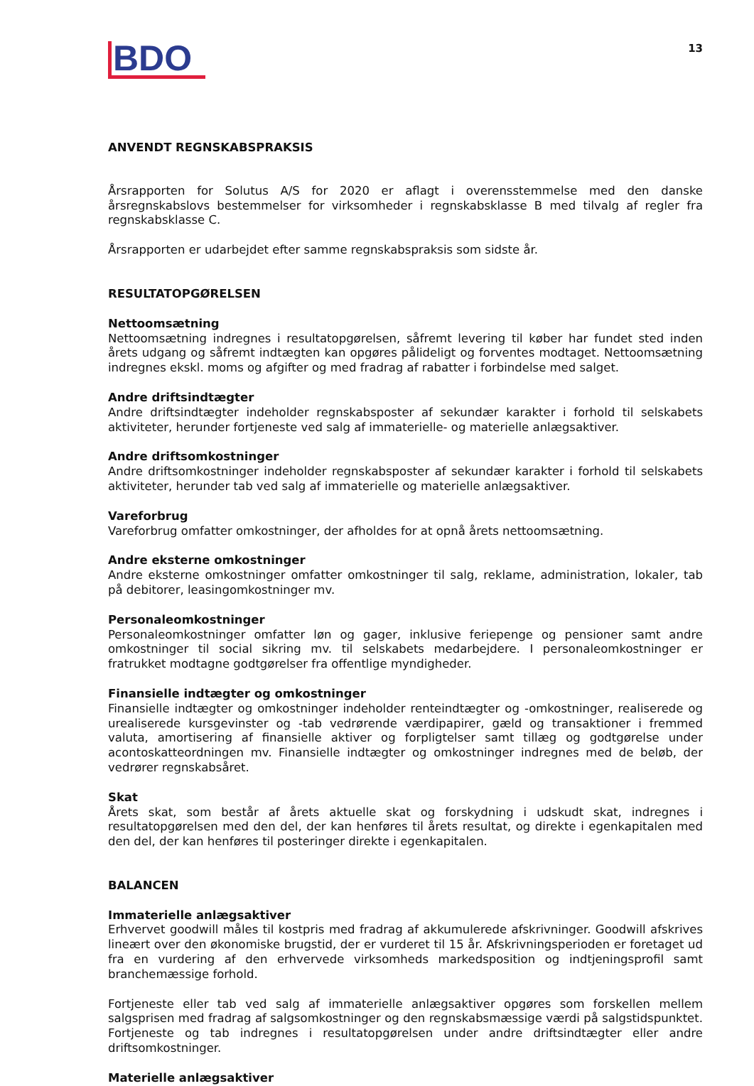BDO
13
ANVENDT REGNSKABSPRAKSIS
Årsrapporten for Solutus A/S for 2020 er aflagt i overensstemmelse med den danske årsregnskabslovs bestemmelser for virksomheder i regnskabsklasse B med tilvalg af regler fra regnskabsklasse C.
Årsrapporten er udarbejdet efter samme regnskabspraksis som sidste år.
RESULTATOPGØRELSEN
Nettoomsætning
Nettoomsætning indregnes i resultatopgørelsen, såfremt levering til køber har fundet sted inden årets udgang og såfremt indtægten kan opgøres påli­deligt og forventes modtaget. Nettoomsætning indregnes ekskl. moms og afgifter og med fradrag af rabatter i forbindelse med salget.
Andre driftsindtægter
Andre driftsindtægter indeholder regnskabsposter af sekundær karakter i forhold til selskabets aktiviteter, herunder fortjeneste ved salg af immaterielle- og materielle anlægsaktiver.
Andre driftsomkostninger
Andre driftsomkostninger indeholder regnskabsposter af sekundær karakter i forhold til selskabets aktiviteter, herunder tab ved salg af immaterielle og materielle anlægsaktiver.
Vareforbrug
Vareforbrug omfatter omkostninger, der afholdes for at opnå årets nettoomsætning.
Andre eksterne omkostninger
Andre eksterne omkostninger omfatter omkostninger til salg, reklame, administration, lokaler, tab på debitorer, leasingomkostninger mv.
Personaleomkostninger
Personaleomkostninger omfatter løn og gager, inklusive feriepenge og pensioner samt andre omkostninger til social sikring mv. til selskabets medarbejdere. I personaleomkostninger er fratrukket modtagne godtgørelser fra offentlige myndigheder.
Finansielle indtægter og omkostninger
Finansielle indtægter og omkostninger indeholder renteindtægter og -omkostninger, realiserede og urealiserede kursgevinster og -tab vedrørende værdipapirer, gæld og transaktioner i fremmed valuta, amortisering af finansielle aktiver og forpligtelser samt tillæg og godtgørelse under acontoskatteordningen mv. Finansielle indtægter og omkostninger indregnes med de beløb, der vedrører regnskabsåret.
Skat
Årets skat, som består af årets aktuelle skat og forskydning i udskudt skat, indregnes i resultatopgørelsen med den del, der kan henføres til årets resultat, og direkte i egenkapitalen med den del, der kan henføres til posteringer direkte i egenkapitalen.
BALANCEN
Immaterielle anlægsaktiver
Erhvervet goodwill måles til kostpris med fradrag af akkumulerede afskrivninger. Goodwill afskrives lineært over den økonomiske brugstid, der er vurderet til 15 år. Afskrivningsperioden er foretaget ud fra en vurdering af den erhvervede virksomheds markedsposition og indtjeningsprofil samt branchemæssige forhold.
Fortjeneste eller tab ved salg af immaterielle anlægsaktiver opgøres som forskellen mellem salgsprisen med fradrag af salgsomkostninger og den regnskabsmæssige værdi på salgstidspunktet. Fortjeneste og tab indregnes i resultatopgørelsen under andre driftsindtægter eller andre driftsomkostninger.
Materielle anlægsaktiver